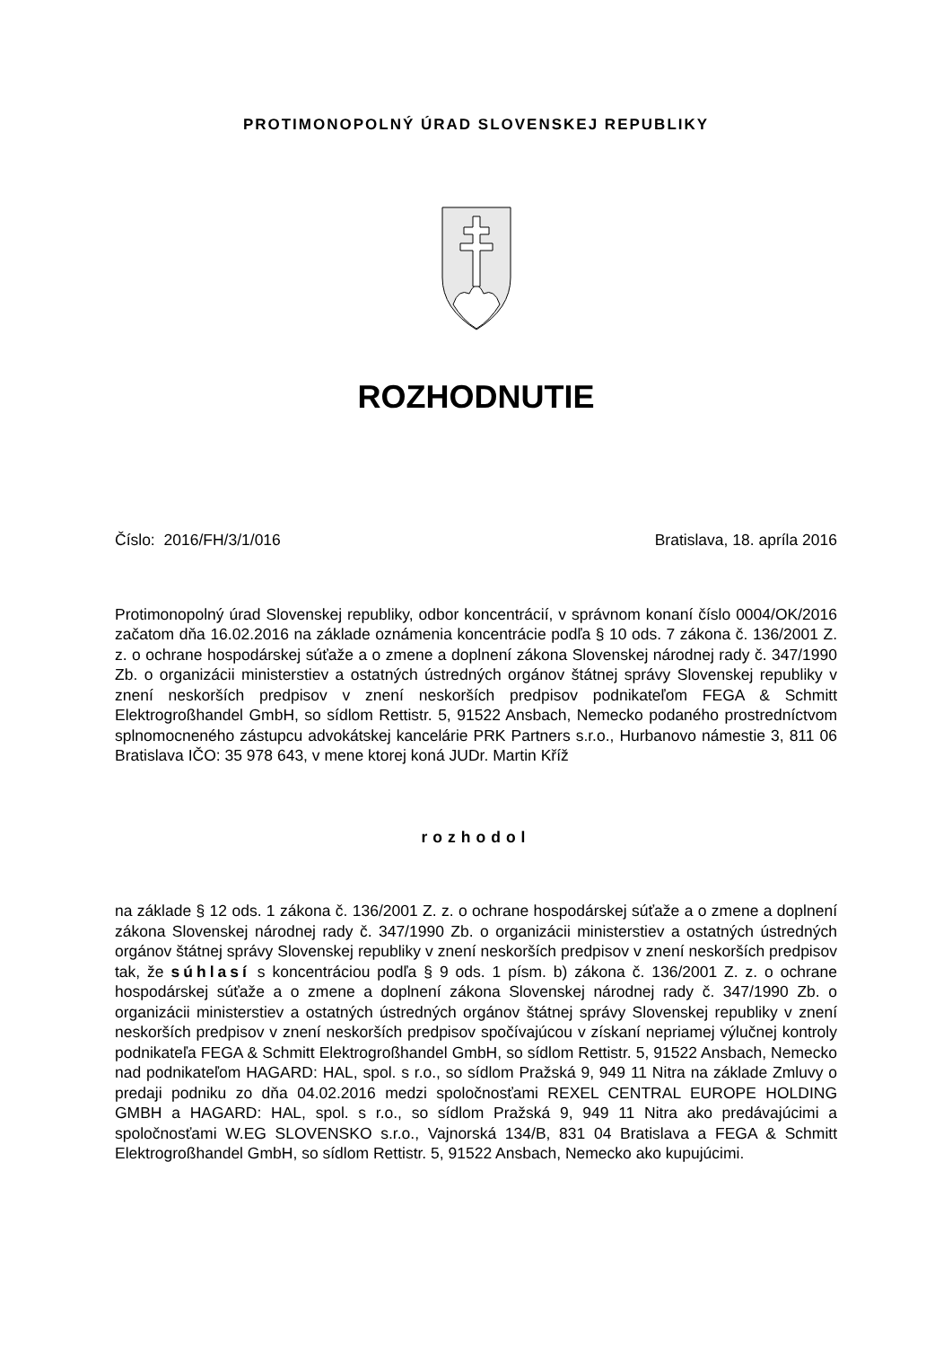PROTIMONOPOLNÝ ÚRAD SLOVENSKEJ REPUBLIKY
ROZHODNUTIE
Číslo: 2016/FH/3/1/016 Bratislava, 18. apríla 2016
Protimonopolný úrad Slovenskej republiky, odbor koncentrácií, v správnom konaní číslo 0004/OK/2016 začatom dňa 16.02.2016 na základe oznámenia koncentrácie podľa § 10 ods. 7 zákona č. 136/2001 Z. z. o ochrane hospodárskej súťaže a o zmene a doplnení zákona Slovenskej národnej rady č. 347/1990 Zb. o organizácii ministerstiev a ostatných ústredných orgánov štátnej správy Slovenskej republiky v znení neskorších predpisov v znení neskorších predpisov podnikateľom FEGA & Schmitt Elektrogroßhandel GmbH, so sídlom Rettistr. 5, 91522 Ansbach, Nemecko podaného prostredníctvom splnomocneného zástupcu advokátskej kancelárie PRK Partners s.r.o., Hurbanovo námestie 3, 811 06 Bratislava IČO: 35 978 643, v mene ktorej koná JUDr. Martin Kříž
rozhodol
na základe § 12 ods. 1 zákona č. 136/2001 Z. z. o ochrane hospodárskej súťaže a o zmene a doplnení zákona Slovenskej národnej rady č. 347/1990 Zb. o organizácii ministerstiev a ostatných ústredných orgánov štátnej správy Slovenskej republiky v znení neskorších predpisov v znení neskorších predpisov tak, že súhlasí s koncentráciou podľa § 9 ods. 1 písm. b) zákona č. 136/2001 Z. z. o ochrane hospodárskej súťaže a o zmene a doplnení zákona Slovenskej národnej rady č. 347/1990 Zb. o organizácii ministerstiev a ostatných ústredných orgánov štátnej správy Slovenskej republiky v znení neskorších predpisov v znení neskorších predpisov spočívajúcou v získaní nepriamej výlučnej kontroly podnikateľa FEGA & Schmitt Elektrogroßhandel GmbH, so sídlom Rettistr. 5, 91522 Ansbach, Nemecko nad podnikateľom HAGARD: HAL, spol. s r.o., so sídlom Pražská 9, 949 11 Nitra na základe Zmluvy o predaji podniku zo dňa 04.02.2016 medzi spoločnosťami REXEL CENTRAL EUROPE HOLDING GMBH a HAGARD: HAL, spol. s r.o., so sídlom Pražská 9, 949 11 Nitra ako predávajúcimi a spoločnosťami W.EG SLOVENSKO s.r.o., Vajnorská 134/B, 831 04 Bratislava a FEGA & Schmitt Elektrogroßhandel GmbH, so sídlom Rettistr. 5, 91522 Ansbach, Nemecko ako kupujúcimi.